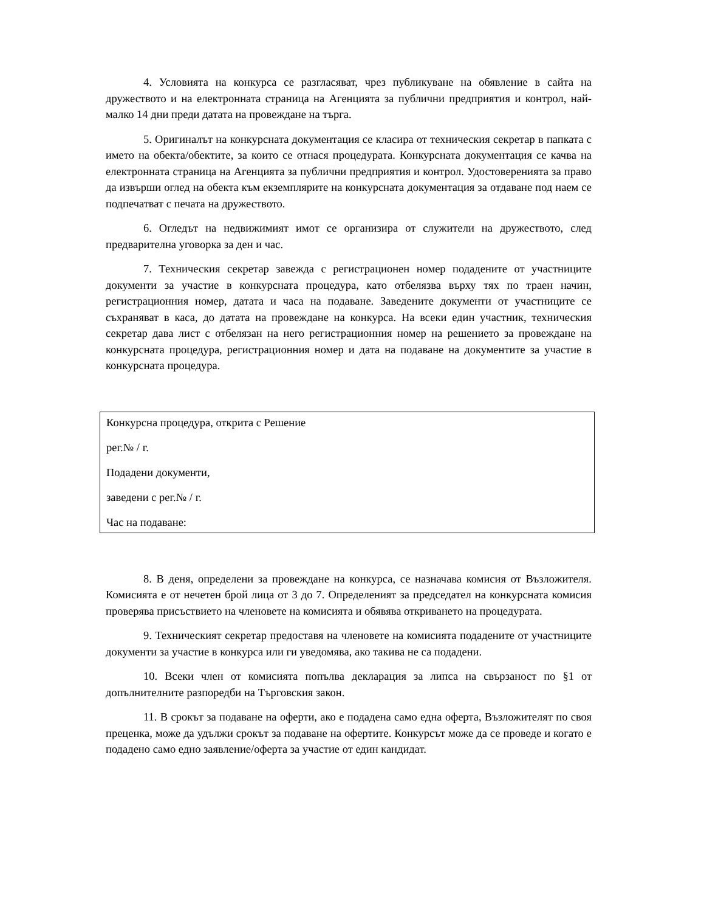4. Условията на конкурса се разгласяват, чрез публикуване на обявление в сайта на дружеството и на електронната страница на Агенцията за публични предприятия и контрол, най-малко 14 дни преди датата на провеждане на търга.
5. Оригиналът на конкурсната документация се класира от техническия секретар в папката с името на обекта/обектите, за които се отнася процедурата. Конкурсната документация се качва на електронната страница на Агенцията за публични предприятия и контрол. Удостоверенията за право да извърши оглед на обекта към екземплярите на конкурсната документация за отдаване под наем се подпечатват с печата на дружеството.
6. Огледът на недвижимият имот се организира от служители на дружеството, след предварителна уговорка за ден и час.
7. Техническия секретар завежда с регистрационен номер подадените от участниците документи за участие в конкурсната процедура, като отбелязва върху тях по траен начин, регистрационния номер, датата и часа на подаване. Заведените документи от участниците се съхраняват в каса, до датата на провеждане на конкурса. На всеки един участник, техническия секретар дава лист с отбелязан на него регистрационния номер на решението за провеждане на конкурсната процедура, регистрационния номер и дата на подаване на документите за участие в конкурсната процедура.
Конкурсна процедура, открита с Решение
рег.№ / г.
Подадени документи,
заведени с рег.№ / г.
Час на подаване:
8. В деня, определени за провеждане на конкурса, се назначава комисия от Възложителя. Комисията е от нечетен брой лица от 3 до 7. Определеният за председател на конкурсната комисия проверява присъствието на членовете на комисията и обявява откриването на процедурата.
9. Техническият секретар предоставя на членовете на комисията подадените от участниците документи за участие в конкурса или ги уведомява, ако такива не са подадени.
10. Всеки член от комисията попълва декларация за липса на свързаност по §1 от допълнителните разпоредби на Търговския закон.
11. В срокът за подаване на оферти, ако е подадена само една оферта, Възложителят по своя преценка, може да удължи срокът за подаване на офертите. Конкурсът може да се проведе и когато е подадено само едно заявление/оферта за участие от един кандидат.